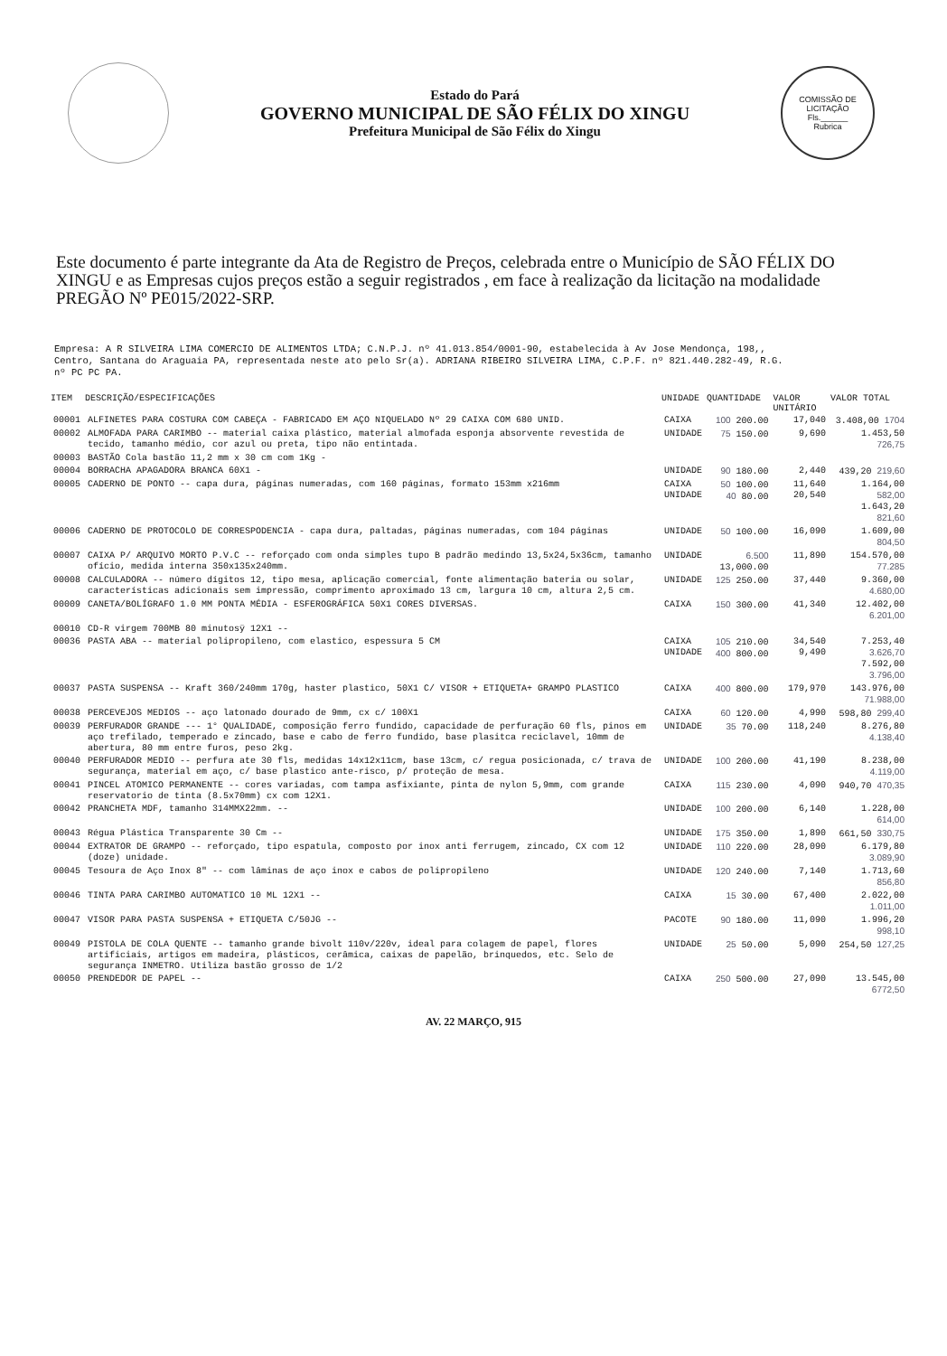Estado do Pará
GOVERNO MUNICIPAL DE SÃO FÉLIX DO XINGU
Prefeitura Municipal de São Félix do Xingu
COMISSÃO DE LICITAÇÃO
Fls.______
Rubrica
Este documento é parte integrante da Ata de Registro de Preços, celebrada entre o Município de SÃO FÉLIX DO XINGU e as Empresas cujos preços estão a seguir registrados , em face à realização da licitação na modalidade PREGÃO Nº PE015/2022-SRP.
Empresa: A R SILVEIRA LIMA COMERCIO DE ALIMENTOS LTDA; C.N.P.J. nº 41.013.854/0001-90, estabelecida à Av Jose Mendonça, 198,,
Centro, Santana do Araguaia PA, representada neste ato pelo Sr(a). ADRIANA RIBEIRO SILVEIRA LIMA, C.P.F. nº 821.440.282-49, R.G.
nº PC PC PA.
| ITEM | DESCRIÇÃO/ESPECIFICAÇÕES | UNIDADE | QUANTIDADE | VALOR UNITÁRIO | VALOR TOTAL |
| --- | --- | --- | --- | --- | --- |
| 00001 | ALFINETES PARA COSTURA COM CABEÇA - FABRICADO EM AÇO NIQUELADO Nº 29 CAIXA COM 680 UNID. | CAIXA | 100 200.00 | 17,040 | 3.408,00 1704 |
| 00002 | ALMOFADA PARA CARIMBO -- material caixa plástico, material almofada esponja absorvente revestida de tecido, tamanho médio, cor azul ou preta, tipo não entintada. | UNIDADE | 75 150.00 | 9,690 | 1.453,50 726,75 |
| 00003 | BASTÃO Cola bastão 11,2 mm x 30 cm com 1Kg - | | | | |
| 00004 | BORRACHA APAGADORA BRANCA 60X1 - | UNIDADE | 90 180.00 | 2,440 | 439,20 219,60 |
| 00005 | CADERNO DE PONTO -- capa dura, páginas numeradas, com 160 páginas, formato 153mm x216mm | CAIXA UNIDADE | 50 100.00 40 80.00 | 11,640 20,540 | 1.164,00 582,00 1.643,20 821,60 |
| 00006 | CADERNO DE PROTOCOLO DE CORRESPODENCIA - capa dura, paltadas, páginas numeradas, com 104 páginas | UNIDADE | 50 100.00 | 16,090 | 1.609,00 804,50 |
| 00007 | CAIXA P/ ARQUIVO MORTO P.V.C -- reforçado com onda simples tupo B padrão medindo 13,5x24,5x36cm, tamanho ofício, medida interna 350x135x240mm. | UNIDADE | 6.500 13,000.00 | 11,890 | 154.570,00 77.285 |
| 00008 | CALCULADORA -- número dígitos 12, tipo mesa, aplicação comercial, fonte alimentação bateria ou solar, características adicionais sem impressão, comprimento aproximado 13 cm, largura 10 cm, altura 2,5 cm. | UNIDADE | 125 250.00 | 37,440 | 9.360,00 4.680,00 |
| 00009 | CANETA/BOLÍGRAFO 1.0 MM PONTA MÉDIA - ESFEROGRÁFICA 50X1 CORES DIVERSAS. | CAIXA | 150 300.00 | 41,340 | 12.402,00 6.201,00 |
| 00010 | CD-R virgem 700MB 80 minutosÿ 12X1 -- | | | | |
| 00036 | PASTA ABA -- material polipropileno, com elastico, espessura 5 CM | CAIXA UNIDADE | 105 210.00 400 800.00 | 34,540 9,490 | 7.253,40 3.626,70 7.592,00 3.796,00 |
| 00037 | PASTA SUSPENSA -- Kraft 360/240mm 170g, haster plastico, 50X1 C/ VISOR + ETIQUETA+ GRAMPO PLASTICO | CAIXA | 400 800.00 | 179,970 | 143.976,00 71.988,00 |
| 00038 | PERCEVEJOS MEDIOS -- aço latonado dourado de 9mm, cx c/ 100X1 | CAIXA | 60 120.00 | 4,990 | 598,80 299,40 |
| 00039 | PERFURADOR GRANDE --- 1° QUALIDADE, composição ferro fundido, capacidade de perfuração 60 fls, pinos em aço trefilado, temperado e zincado, base e cabo de ferro fundido, base plasitca reciclavel, 10mm de abertura, 80 mm entre furos, peso 2kg. | UNIDADE | 35 70.00 | 118,240 | 8.276,80 4.138,40 |
| 00040 | PERFURADOR MEDIO -- perfura ate 30 fls, medidas 14x12x11cm, base 13cm, c/ regua posicionada, c/ trava de segurança, material em aço, c/ base plastico ante-risco, p/ proteção de mesa. | UNIDADE | 100 200.00 | 41,190 | 8.238,00 4.119,00 |
| 00041 | PINCEL ATOMICO PERMANENTE -- cores variadas, com tampa asfixiante, pinta de nylon 5,9mm, com grande reservatorio de tinta (8.5x70mm) cx com 12X1. | CAIXA | 115 230.00 | 4,090 | 940,70 470,35 |
| 00042 | PRANCHETA MDF, tamanho 314MMX22mm. -- | UNIDADE | 100 200.00 | 6,140 | 1.228,00 614,00 |
| 00043 | Régua Plástica Transparente 30 Cm -- | UNIDADE | 175 350.00 | 1,890 | 661,50 330,75 |
| 00044 | EXTRATOR DE GRAMPO -- reforçado, tipo espatula, composto por inox anti ferrugem, zincado, CX com 12 (doze) unidade. | UNIDADE | 110 220.00 | 28,090 | 6.179,80 3.089,90 |
| 00045 | Tesoura de Aço Inox 8" -- com lâminas de aço inox e cabos de polipropileno | UNIDADE | 120 240.00 | 7,140 | 1.713,60 856,80 |
| 00046 | TINTA PARA CARIMBO AUTOMATICO 10 ML 12X1 -- | CAIXA | 15 30.00 | 67,400 | 2.022,00 1.011,00 |
| 00047 | VISOR PARA PASTA SUSPENSA + ETIQUETA C/50JG -- | PACOTE | 90 180.00 | 11,090 | 1.996,20 998,10 |
| 00049 | PISTOLA DE COLA QUENTE -- tamanho grande bivolt 110v/220v, ideal para colagem de papel, flores artificiais, artigos em madeira, plásticos, cerâmica, caixas de papelão, brinquedos, etc. Selo de segurança INMETRO. Utiliza bastão grosso de 1/2 | UNIDADE | 25 50.00 | 5,090 | 254,50 127,25 |
| 00050 | PRENDEDOR DE PAPEL -- | CAIXA | 250 500.00 | 27,090 | 13.545,00 6772,50 |
AV. 22 MARÇO, 915